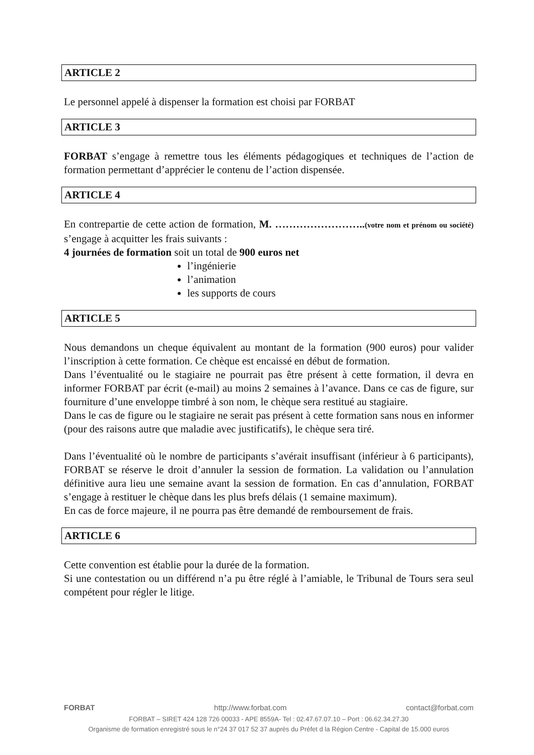ARTICLE 2
Le personnel appelé à dispenser la formation est choisi par FORBAT
ARTICLE 3
FORBAT s’engage à remettre tous les éléments pédagogiques et techniques de l’action de formation permettant d’apprécier le contenu de l’action dispensée.
ARTICLE 4
En contrepartie de cette action de formation, M. ……………………..(votre nom et prénom ou société) s’engage à acquitter les frais suivants :
4 journées de formation soit un total de 900 euros net
l’ingénierie
l’animation
les supports de cours
ARTICLE 5
Nous demandons un cheque équivalent au montant de la formation (900 euros) pour valider l’inscription à cette formation. Ce chèque est encaissé en début de formation.
Dans l’éventualité ou le stagiaire ne pourrait pas être présent à cette formation, il devra en informer FORBAT par écrit (e-mail) au moins 2 semaines à l’avance. Dans ce cas de figure, sur fourniture d’une enveloppe timbré à son nom, le chèque sera restitué au stagiaire.
Dans le cas de figure ou le stagiaire ne serait pas présent à cette formation sans nous en informer (pour des raisons autre que maladie avec justificatifs), le chèque sera tiré.
Dans l’éventualité où le nombre de participants s’avérait insuffisant (inférieur à 6 participants), FORBAT se réserve le droit d’annuler la session de formation. La validation ou l’annulation définitive aura lieu une semaine avant la session de formation. En cas d’annulation, FORBAT s’engage à restituer le chèque dans les plus brefs délais (1 semaine maximum).
En cas de force majeure, il ne pourra pas être demandé de remboursement de frais.
ARTICLE 6
Cette convention est établie pour la durée de la formation.
Si une contestation ou un différend n’a pu être réglé à l’amiable, le Tribunal de Tours sera seul compétent pour régler le litige.
FORBAT http://www.forbat.com contact@forbat.com
FORBAT – SIRET 424 128 726 00033 - APE 8559A- Tel : 02.47.67.07.10 – Port : 06.62.34.27.30
Organisme de formation enregistré sous le n°24 37 017 52 37 auprès du Préfet d la Région Centre - Capital de 15.000 euros